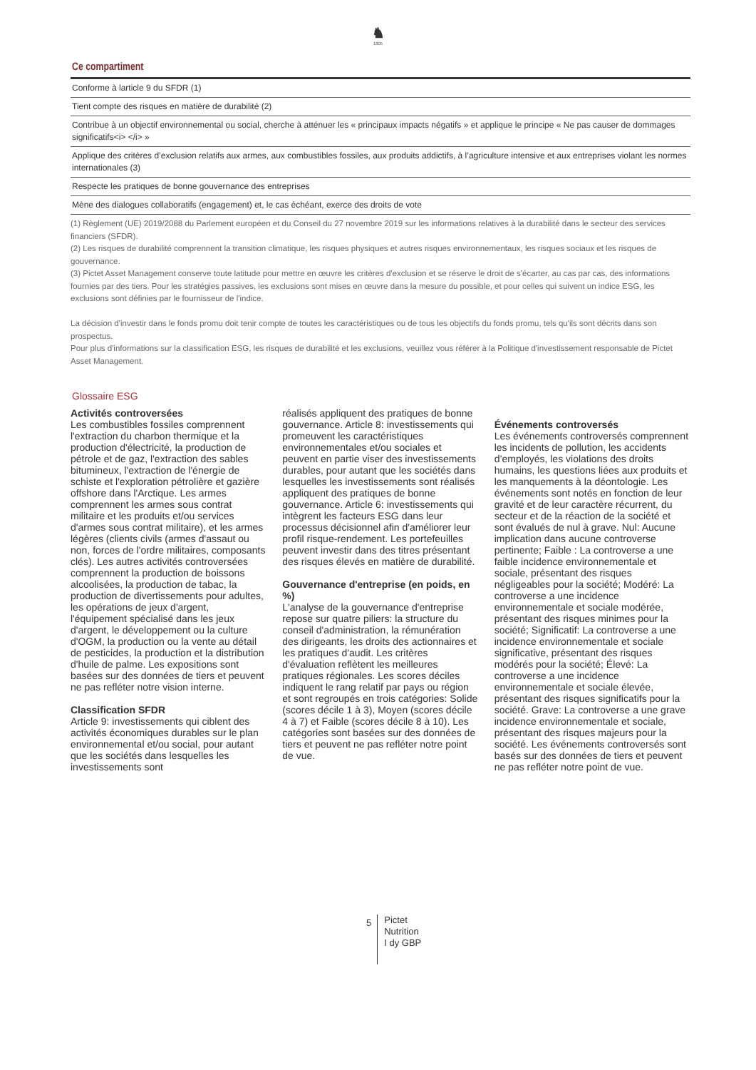♞
1805
Ce compartiment
| Conforme à larticle 9 du SFDR (1) |
| Tient compte des risques en matière de durabilité (2) |
| Contribue à un objectif environnemental ou social, cherche à atténuer les « principaux impacts négatifs » et applique le principe « Ne pas causer de dommages significatifs<i> </i> » |
| Applique des critères d’exclusion relatifs aux armes, aux combustibles fossiles, aux produits addictifs, à l’agriculture intensive et aux entreprises violant les normes internationales (3) |
| Respecte les pratiques de bonne gouvernance des entreprises |
| Mène des dialogues collaboratifs (engagement) et, le cas échéant, exerce des droits de vote |
(1) Règlement (UE) 2019/2088 du Parlement européen et du Conseil du 27 novembre 2019 sur les informations relatives à la durabilité dans le secteur des services financiers (SFDR).
(2) Les risques de durabilité comprennent la transition climatique, les risques physiques et autres risques environnementaux, les risques sociaux et les risques de gouvernance.
(3) Pictet Asset Management conserve toute latitude pour mettre en œuvre les critères d'exclusion et se réserve le droit de s'écarter, au cas par cas, des informations fournies par des tiers. Pour les stratégies passives, les exclusions sont mises en œuvre dans la mesure du possible, et pour celles qui suivent un indice ESG, les exclusions sont définies par le fournisseur de l'indice.
La décision d'investir dans le fonds promu doit tenir compte de toutes les caractéristiques ou de tous les objectifs du fonds promu, tels qu'ils sont décrits dans son prospectus.
Pour plus d'informations sur la classification ESG, les risques de durabilité et les exclusions, veuillez vous référer à la Politique d'investissement responsable de Pictet Asset Management.
Glossaire ESG
Activités controversées
Les combustibles fossiles comprennent l'extraction du charbon thermique et la production d'électricité, la production de pétrole et de gaz, l'extraction des sables bitumineux, l'extraction de l'énergie de schiste et l'exploration pétrolière et gazière offshore dans l'Arctique. Les armes comprennent les armes sous contrat militaire et les produits et/ou services d'armes sous contrat militaire), et les armes légères (clients civils (armes d'assaut ou non, forces de l'ordre militaires, composants clés). Les autres activités controversées comprennent la production de boissons alcoolisées, la production de tabac, la production de divertissements pour adultes, les opérations de jeux d'argent, l'équipement spécialisé dans les jeux d'argent, le développement ou la culture d'OGM, la production ou la vente au détail de pesticides, la production et la distribution d'huile de palme. Les expositions sont basées sur des données de tiers et peuvent ne pas refléter notre vision interne.
Classification SFDR
Article 9: investissements qui ciblent des activités économiques durables sur le plan environnemental et/ou social, pour autant que les sociétés dans lesquelles les investissements sont
réalisés appliquent des pratiques de bonne gouvernance. Article 8: investissements qui promeuvent les caractéristiques environnementales et/ou sociales et peuvent en partie viser des investissements durables, pour autant que les sociétés dans lesquelles les investissements sont réalisés appliquent des pratiques de bonne gouvernance. Article 6: investissements qui intègrent les facteurs ESG dans leur processus décisionnel afin d'améliorer leur profil risque-rendement. Les portefeuilles peuvent investir dans des titres présentant des risques élevés en matière de durabilité.
Gouvernance d'entreprise (en poids, en %)
L'analyse de la gouvernance d'entreprise repose sur quatre piliers: la structure du conseil d'administration, la rémunération des dirigeants, les droits des actionnaires et les pratiques d'audit. Les critères d'évaluation reflètent les meilleures pratiques régionales. Les scores déciles indiquent le rang relatif par pays ou région et sont regroupés en trois catégories: Solide (scores décile 1 à 3), Moyen (scores décile 4 à 7) et Faible (scores décile 8 à 10). Les catégories sont basées sur des données de tiers et peuvent ne pas refléter notre point de vue.
Événements controversés
Les événements controversés comprennent les incidents de pollution, les accidents d’employés, les violations des droits humains, les questions liées aux produits et les manquements à la déontologie. Les événements sont notés en fonction de leur gravité et de leur caractère récurrent, du secteur et de la réaction de la société et sont évalués de nul à grave. Nul: Aucune implication dans aucune controverse pertinente; Faible : La controverse a une faible incidence environnementale et sociale, présentant des risques négligeables pour la société; Modéré: La controverse a une incidence environnementale et sociale modérée, présentant des risques minimes pour la société; Significatif: La controverse a une incidence environnementale et sociale significative, présentant des risques modérés pour la société; Élevé: La controverse a une incidence environnementale et sociale élevée, présentant des risques significatifs pour la société. Grave: La controverse a une grave incidence environnementale et sociale, présentant des risques majeurs pour la société. Les événements controversés sont basés sur des données de tiers et peuvent ne pas refléter notre point de vue.
5
Pictet
Nutrition
I dy GBP